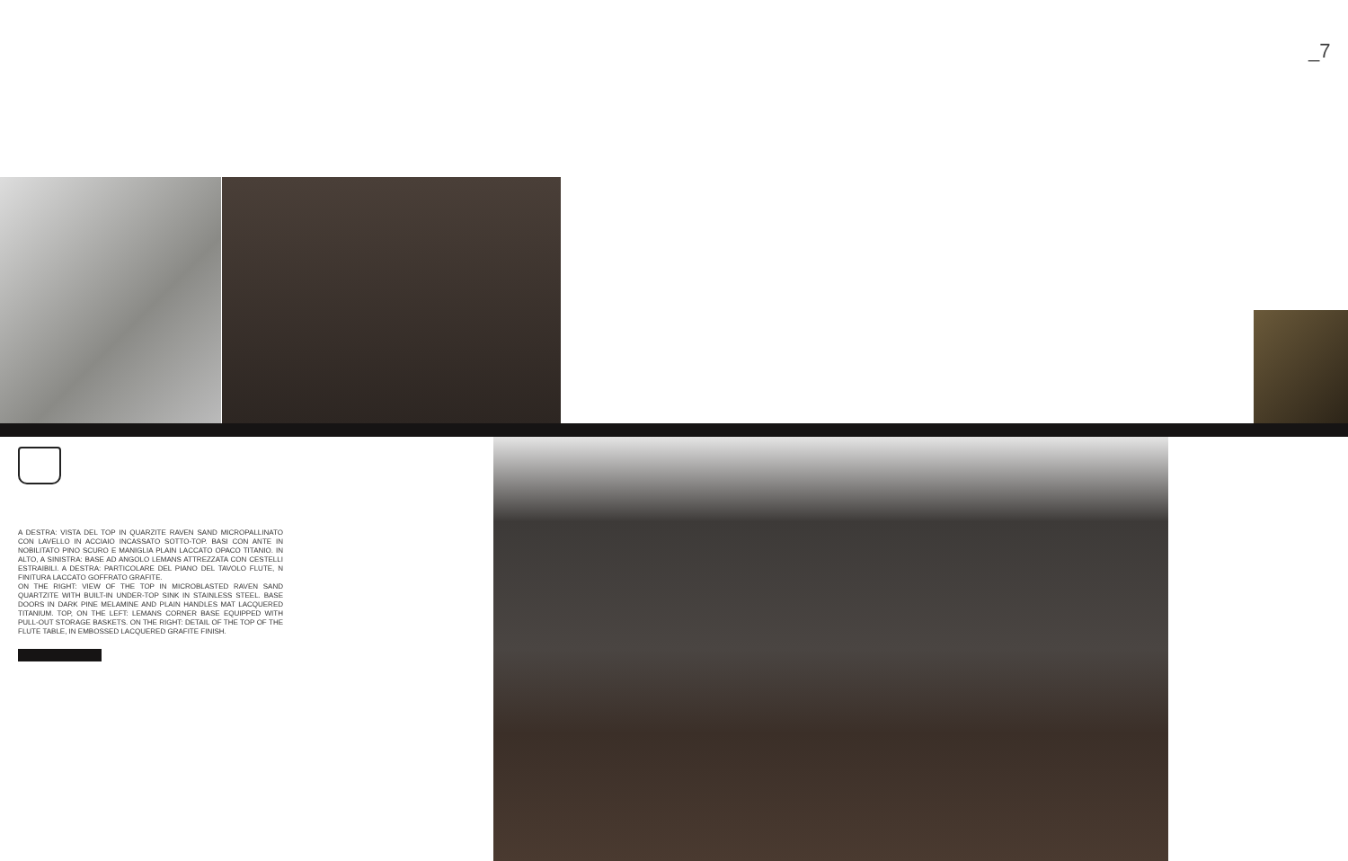_7
A DESTRA: VISTA DEL TOP IN QUARZITE RAVEN SAND MICROPALLINATO CON LAVELLO IN ACCIAIO INCASSATO SOTTO-TOP. BASI CON ANTE IN NOBILITATO PINO SCURO E MANIGLIA PLAIN LACCATO OPACO TITANIO. IN ALTO, A SINISTRA: BASE AD ANGOLO LEMANS ATTREZZATA CON CESTELLI ESTRAIBILI. A DESTRA: PARTICOLARE DEL PIANO DEL TAVOLO FLUTE, N FINITURA LACCATO GOFFRATO GRAFITE.
ON THE RIGHT: VIEW OF THE TOP IN MICROBLASTED RAVEN SAND QUARTZITE WITH BUILT-IN UNDER-TOP SINK IN STAINLESS STEEL. BASE DOORS IN DARK PINE MELAMINE AND PLAIN HANDLES MAT LACQUERED TITANIUM. TOP, ON THE LEFT: LEMANS CORNER BASE EQUIPPED WITH PULL-OUT STORAGE BASKETS. ON THE RIGHT: DETAIL OF THE TOP OF THE FLUTE TABLE, IN EMBOSSED LACQUERED GRAFITE FINISH.